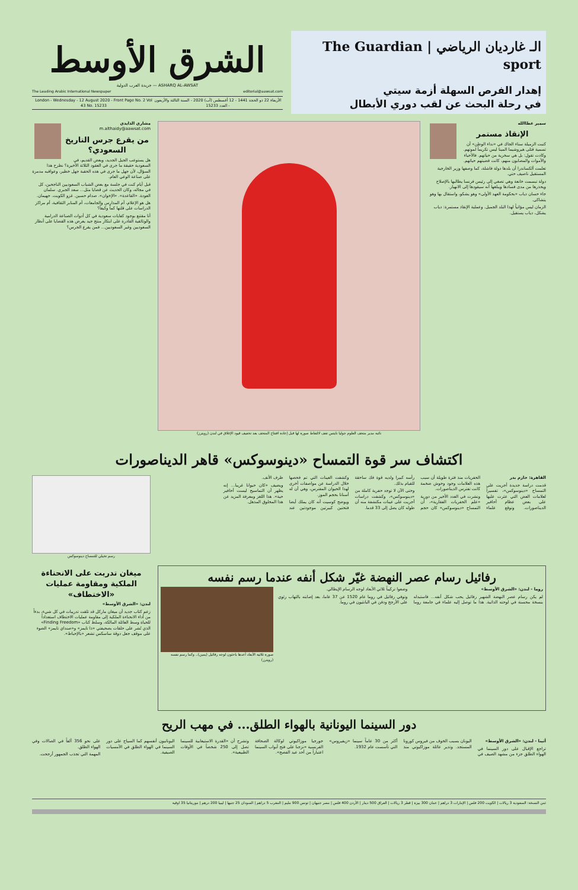الـ غارديان الرياضي | The Guardian sport
إهدار الفرص السهلة أزمة سيتي
في رحلة البحث عن لقب دوري الأبطال
الشرق الأوسط
ASHARQ AL-AWSAT — جريدة العرب الدولية
editorial@aawsat.com The Leading Arabic International Newspaper
الأربعاء 22 ذو الحجة 1441 - 12 أغسطس (آب) 2020 - السنة الثالثة والأربعون - العدد 15233 London - Wednesday - 12 August 2020 - Front Page No. 2 Vol 43 No. 15233
سمير عطاالله
الإنقاذ مستمر
كتبت الزميلة سناء الجاك في «نداء الوطن» أن تسمية قتلى هيروشيما المينا ليس تكريماً لموتهم. وكادت تقول: بل هي سخرية من حياتهم. فالأحياء والأموات والمصابون منهم، كانت قضيتهم حياتهم.
تعلمت ألكساندرا أن بلدها دولة فاشلة، كما وصفها وزير الخارجية المستقيل ناصيف حتي.
دولة تبسمت خانعة وهي تصغي إلى رئيس فرنسا يطالبها بالإصلاح ويحذرها من مدى فسادها ويبلغها أنه سيقودها إلى الانهيار.
جاء حسان دياب «بحكومة العهد الأولى» وهو يشكو، واستقال بها وهو يتشاكى.
الزمان ليس مؤاتياً لهذا البلد الجميل. وعملية الإنقاذ مستمرة: دياب يشكل، دياب يستقيل.
نائبة مدير متحف العلوم جوليا نايتس تقف لالتقاط صورة لها قبل إعادة افتتاح المتحف بعد تخفيف قيود الإغلاق في لندن (رويترز)
مشاري الذايدي
m.althaidy@aawsat.com
من يقرع جرس التاريخ السعودي؟
هل يستوعب الجيل الجديد، وبعض القديم، في السعودية حقيقة ما جرى في العقود الثلاثة الأخيرة؟ نطرح هذا السؤال، لأن جهل ما جرى في هذه الحقبة جهل خطير، وعواقبه مدمرة على صناعة الوعي العام.
قبل أيام كنت في جلسة مع بعض الشباب السعوديين الناجحين، كل في مجاله، وكان الحديث عن قضايا مثل... سعد الجبري. سلمان العودة. «القاعدة». «الإخوان». صدام حسين. غزو الكويت. جهيمان.
هل هو الإعلام، أم المدارس والجامعات، أم المنابر الثقافية، أم مراكز الدراسات على قلتها كماً وكيفاً؟
أنا مقتنع بوجود كفايات سعودية في كل أدوات الصناعة الدرامية والوثائقية القادرة على ابتكار منتج جيد يعرض هذه القضايا على أنظار السعوديين وغير السعوديين... فمن يقرع الجرس؟
اكتشاف سر قوة التمساح «دينوسوكس» قاهر الديناصورات
القاهرة: حازم بدر
قدمت دراسة جديدة أجريت على التمساح «دينوسوكس»، تفسيراً لعلامات العض التي عثرت عليها على بعض عظام أحافير الديناصورات. وتوقع علماء الحفريات منذ فترة طويلة أن سبب هذه العلامات وجود وحوش ضخمة كانت تفترس الديناصورات.
ونشرت في العدد الأخير من دورية «علم الحفريات الفقارية»، أن التمساح «دينوسوكس» كان حجم رأسه كبيرا ولديه قوة فك ساحقة للقيام بذلك.
وحتى الآن لا توجد حفرية كاملة من «دينوسوكس»، وكشفت دراسات أجريت على عينات مكتشفة منه أن طوله كان يصل إلى 33 قدما.
وكشفت العينات التي تم فحصها خلال الدراسة عن مواصفات أخرى لهذا الحيوان المفترس، وهي أن له أسنانا بحجم الموز.
ويوضح كوسيت أنه كان يملك أيضا فتحتين كبيرتين موجودتين عند طرف الأنف.
ويضيف «كان حيوانا غريبا... إنه يظهر أن التماسيح ليست أحافير حية». هذا اللغز ومعرفة المزيد عن هذا المخلوق المذهل.
رسم تخيلي للتمساح دينوسوكس
رفائيل رسام عصر النهضة غيّر شكل أنفه عندما رسم نفسه
روما - لندن: «الشرق الأوسط»
لم يكن رسام عصر النهضة الشهير رفائيل يحب شكل أنفه... فاستبدله بنسخة محسنة في لوحته الذاتية. هذا ما توصل إليه علماء في جامعة روما وضعوا تركيباً ثلاثي الأبعاد لوجه الرسام الإيطالي.
وتوفي رفائيل في روما عام 1520 عن 37 عاما، بعد إصابته بالتهاب رئوي على الأرجح ودفن في البانثيون في روما.
صورة ثلاثية الأبعاد أعدها باحثون لوجه رفائيل (يمين).. وكما رسم نفسه (رويترز)
ميغان تدربت على الانحناءة الملكية ومقاومة عمليات «الاختطاف»
لندن: «الشرق الأوسط»
زعم كتاب جديد أن ميغان ماركل قد تلقت تدريبات في كل شيء، بدءاً من أداء الانحناءة الملكية إلى مقاومة عمليات الاختطاف استعداداً للحياة وسط العائلة المالكة، وسلط كتاب «Finding Freedom» الذي نُشر على حلقات بصحيفتي «ذا تايمز» و«صنداي تايمز» الضوء على موقف جعل دوقة ساسكس تشعر «بالإحباط».
دور السينما اليونانية بالهواء الطلق... في مهب الريح
أثينا - لندن: «الشرق الأوسط»
تراجع الإقبال على دور السينما في الهواء الطلق جزء من مشهد الصيف في اليونان بسبب الخوف من فيروس كورونا المستجد. وتدير عائلة موزاكيوتي منذ أكثر من 30 عاماً سينما «زيفيروس» التي تأسست عام 1932.
جورجيا موزاكيوتي لوكالة الصحافة الفرنسية «نزجنا على فتح أبواب السينما اعتباراً من أحد عيد الفصح».
وتشرح أن «القدرة الاستيعابية للسينما تصل إلى 250 شخصاً في الأوقات الطبيعية».
اليونانيون أنفسهم كما السياح على دور السينما في الهواء الطلق في الأمسيات الصيفية.
على نحو 356 ألفاً في الصالات وفي الهواء الطلق.
المهمة التي تجذب الجمهور أرجحت.
ثمن النسخة: السعودية 3 ريالات | الكويت 200 فلس | الإمارات 3 دراهم | عمان 300 بيزة | قطر 3 ريالات | العراق 500 دينار | الأردن 400 فلس | مصر جنيهان | تونس 900 مليم | المغرب 5 دراهم | السودان 25 جنيها | ليبيا 200 درهم | موريتانيا 35 اوقية